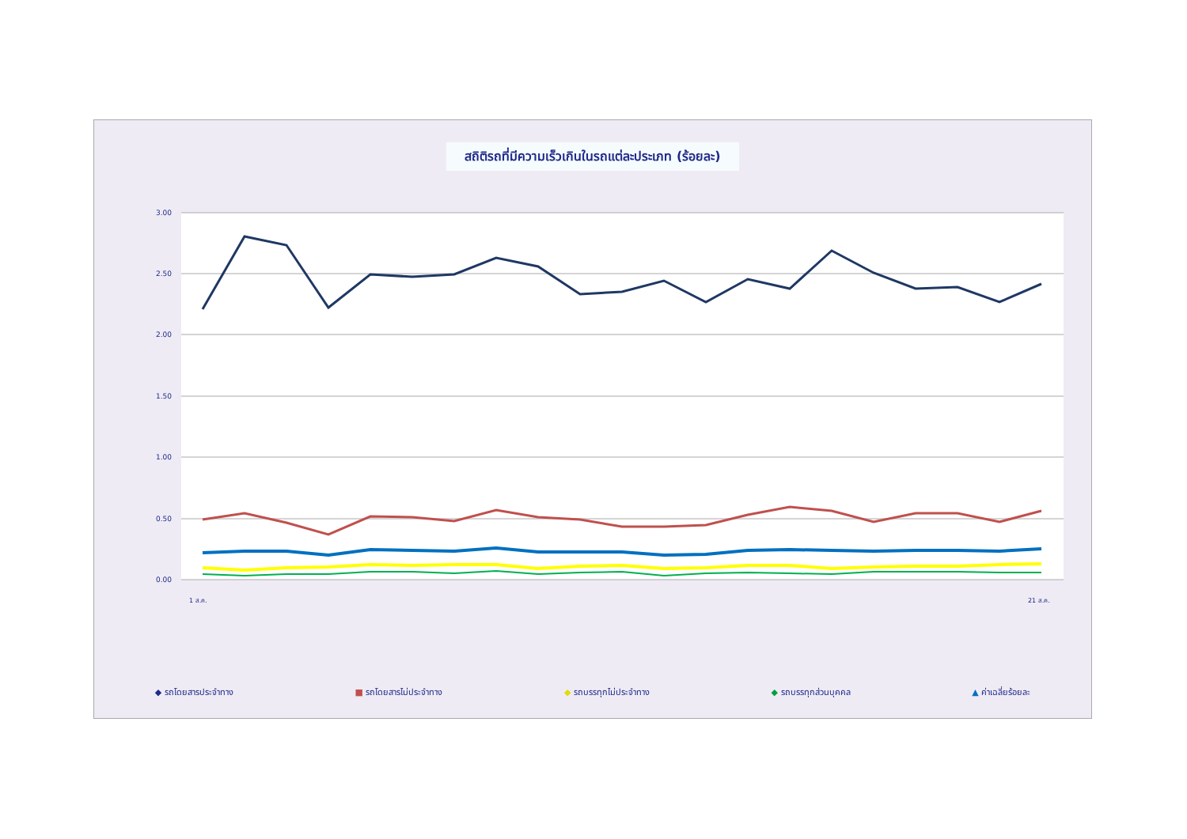สถิติรถที่มีความเร็วเกินในรถแต่ละประเภท (ร้อยละ)
3.00
2.50
2.00
1.50
1.00
0.50
0.00
1 ส.ค.
21 ส.ค.
◆ รถโดยสารประจำทาง ■ รถโดยสารไม่ประจำทาง ◆ รถบรรทุกไม่ประจำทาง ◆ รถบรรทุกส่วนบุคคล ▲ ค่าเฉลี่ยร้อยละ